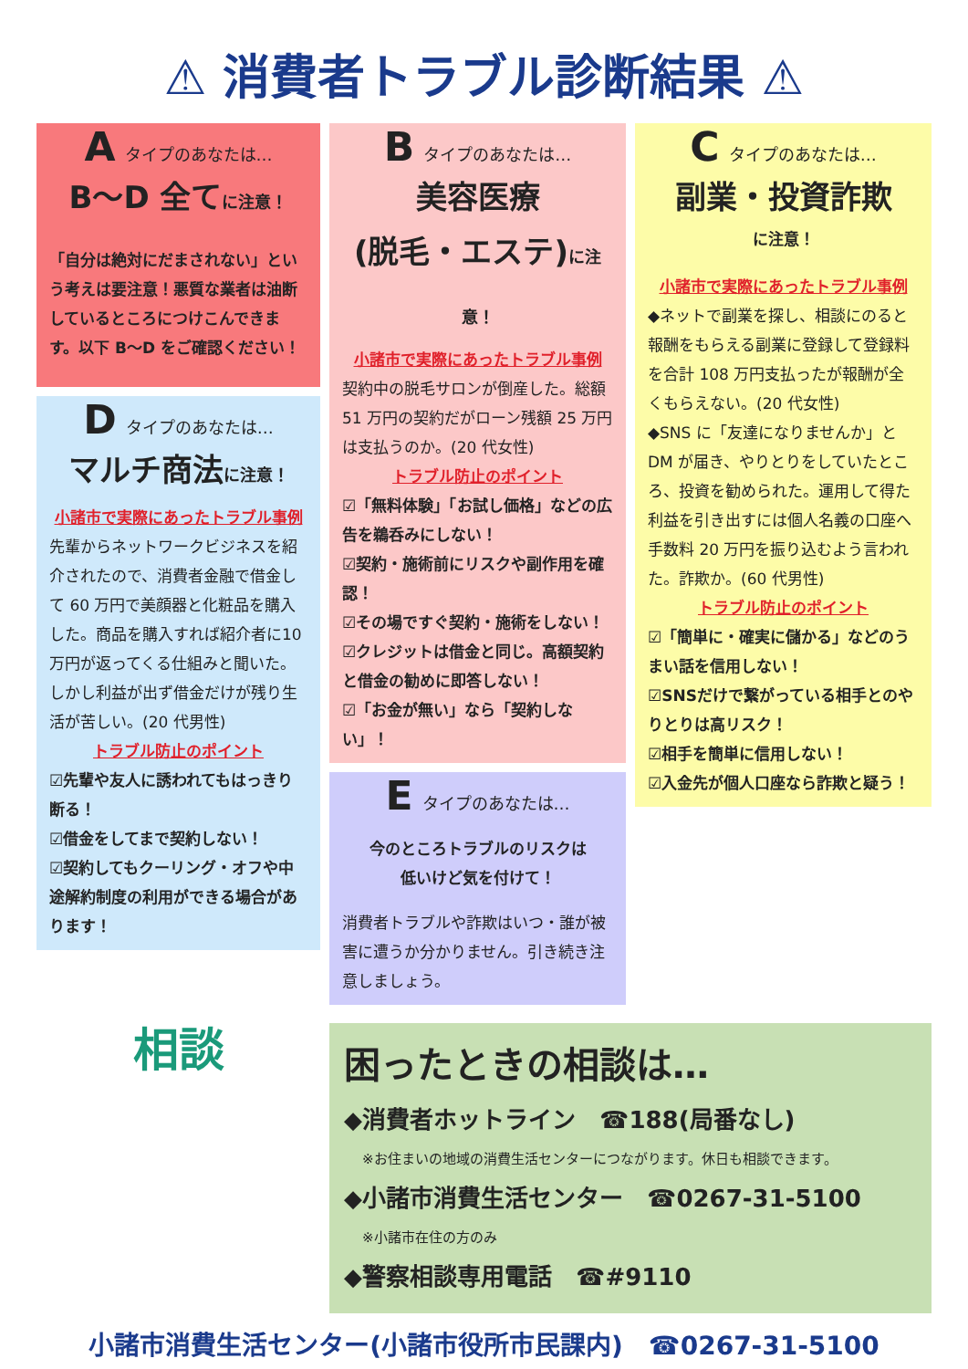⚠ 消費者トラブル診断結果 ⚠
Aタイプのあなたは…
B～D 全てに注意！
「自分は絶対にだまされない」という考えは要注意！悪質な業者は油断しているところにつけこんできます。以下 B～D をご確認ください！
Dタイプのあなたは…
マルチ商法に注意！
小諸市で実際にあったトラブル事例
先輩からネットワークビジネスを紹介されたので、消費者金融で借金して 60 万円で美顔器と化粧品を購入した。商品を購入すれば紹介者に10 万円が返ってくる仕組みと聞いた。しかし利益が出ず借金だけが残り生活が苦しい。(20 代男性)
トラブル防止のポイント
☑先輩や友人に誘われてもはっきり断る！
☑借金をしてまで契約しない！
☑契約してもクーリング・オフや中途解約制度の利用ができる場合があります！
相談
Bタイプのあなたは…
美容医療
(脱毛・エステ)に注意！
小諸市で実際にあったトラブル事例
契約中の脱毛サロンが倒産した。総額 51 万円の契約だがローン残額 25 万円は支払うのか。(20 代女性)
トラブル防止のポイント
☑「無料体験」「お試し価格」などの広告を鵜呑みにしない！
☑契約・施術前にリスクや副作用を確認！
☑その場ですぐ契約・施術をしない！
☑クレジットは借金と同じ。高額契約と借金の勧めに即答しない！
☑「お金が無い」なら「契約しない」！
Eタイプのあなたは…
今のところトラブルのリスクは
低いけど気を付けて！
消費者トラブルや詐欺はいつ・誰が被害に遭うか分かりません。引き続き注意しましょう。
Cタイプのあなたは…
副業・投資詐欺
に注意！
小諸市で実際にあったトラブル事例
◆ネットで副業を探し、相談にのると報酬をもらえる副業に登録して登録料を合計 108 万円支払ったが報酬が全くもらえない。(20 代女性)
◆SNS に「友達になりませんか」と DM が届き、やりとりをしていたところ、投資を勧められた。運用して得た利益を引き出すには個人名義の口座へ手数料 20 万円を振り込むよう言われた。詐欺か。(60 代男性)
トラブル防止のポイント
☑「簡単に・確実に儲かる」などのうまい話を信用しない！
☑SNSだけで繋がっている相手とのやりとりは高リスク！
☑相手を簡単に信用しない！
☑入金先が個人口座なら詐欺と疑う！
困ったときの相談は…
◆消費者ホットライン　☎188(局番なし)
※お住まいの地域の消費生活センターにつながります。休日も相談できます。
◆小諸市消費生活センター　☎0267-31-5100
※小諸市在住の方のみ
◆警察相談専用電話　☎#9110
小諸市消費生活センター(小諸市役所市民課内)　☎0267-31-5100